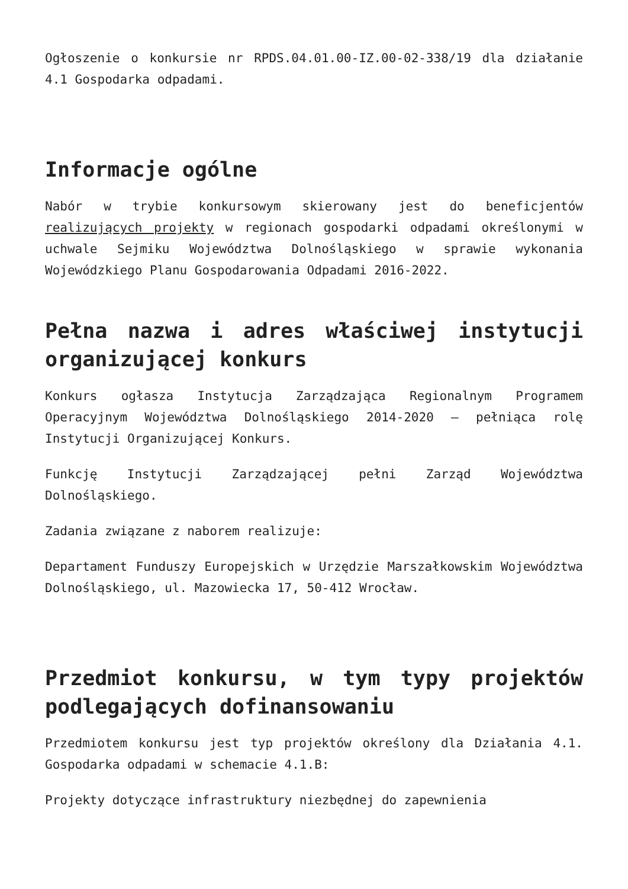Ogłoszenie o konkursie nr RPDS.04.01.00-IZ.00-02-338/19 dla działanie 4.1 Gospodarka odpadami.
Informacje ogólne
Nabór w trybie konkursowym skierowany jest do beneficjentów realizujących projekty w regionach gospodarki odpadami określonymi w uchwale Sejmiku Województwa Dolnośląskiego w sprawie wykonania Wojewódzkiego Planu Gospodarowania Odpadami 2016-2022.
Pełna nazwa i adres właściwej instytucji organizującej konkurs
Konkurs ogłasza Instytucja Zarządzająca Regionalnym Programem Operacyjnym Województwa Dolnośląskiego 2014-2020 – pełniąca rolę Instytucji Organizującej Konkurs.
Funkcję Instytucji Zarządzającej pełni Zarząd Województwa Dolnośląskiego.
Zadania związane z naborem realizuje:
Departament Funduszy Europejskich w Urzędzie Marszałkowskim Województwa Dolnośląskiego, ul. Mazowiecka 17, 50-412 Wrocław.
Przedmiot konkursu, w tym typy projektów podlegających dofinansowaniu
Przedmiotem konkursu jest typ projektów określony dla Działania 4.1. Gospodarka odpadami w schemacie 4.1.B:
Projekty dotyczące infrastruktury niezbędnej do zapewnienia